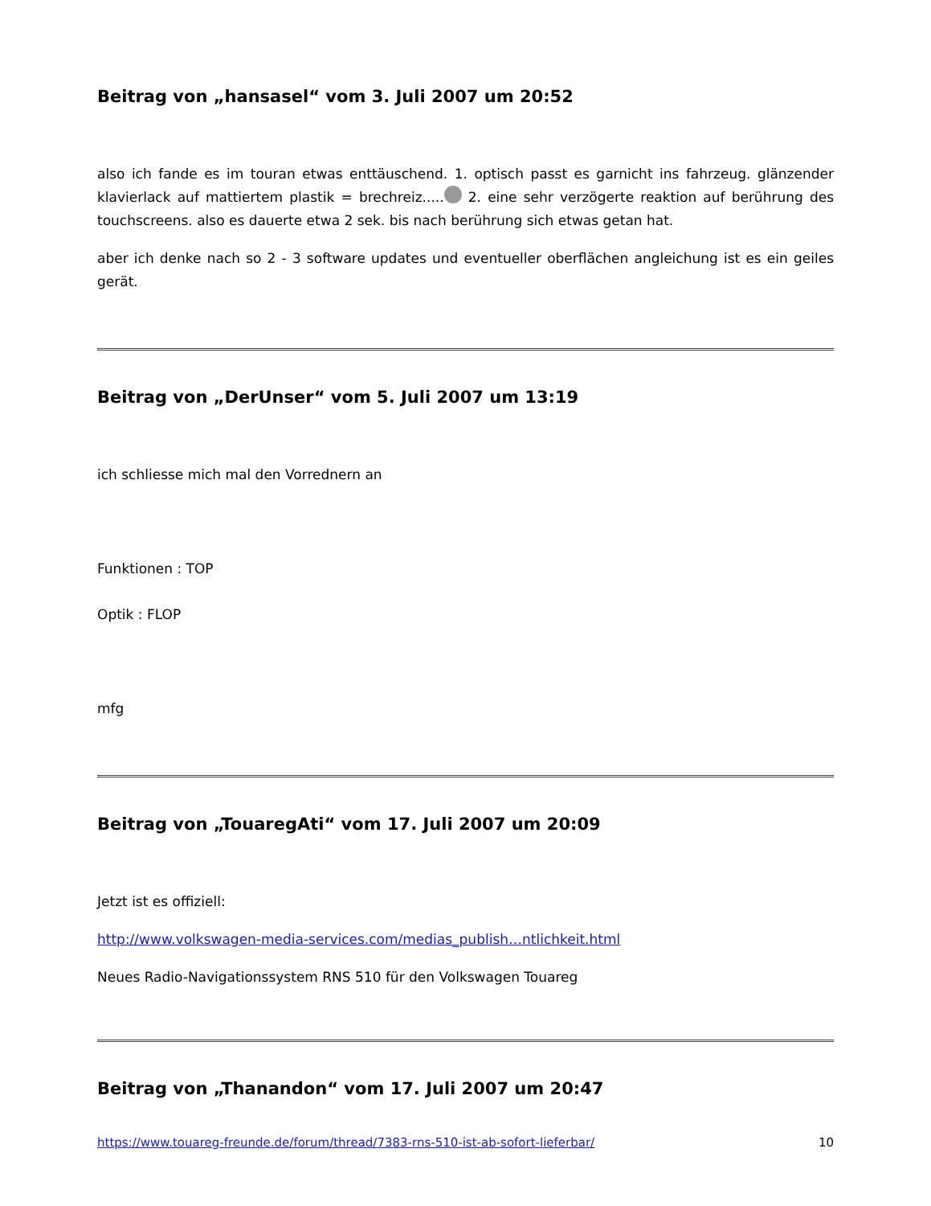Beitrag von „hansasel“ vom 3. Juli 2007 um 20:52
also ich fande es im touran etwas enttäuschend. 1. optisch passt es garnicht ins fahrzeug. glänzender klavierlack auf mattiertem plastik = brechreiz..... 2. eine sehr verzögerte reaktion auf berührung des touchscreens. also es dauerte etwa 2 sek. bis nach berührung sich etwas getan hat.
aber ich denke nach so 2 - 3 software updates und eventueller oberflächen angleichung ist es ein geiles gerät.
Beitrag von „DerUnser“ vom 5. Juli 2007 um 13:19
ich schliesse mich mal den Vorrednern an
Funktionen : TOP
Optik : FLOP
mfg
Beitrag von „TouaregAti“ vom 17. Juli 2007 um 20:09
Jetzt ist es offiziell:
http://www.volkswagen-media-services.com/medias_publish…ntlichkeit.html
Neues Radio-Navigationssystem RNS 510 für den Volkswagen Touareg
Beitrag von „Thanandon“ vom 17. Juli 2007 um 20:47
https://www.touareg-freunde.de/forum/thread/7383-rns-510-ist-ab-sofort-lieferbar/ 10